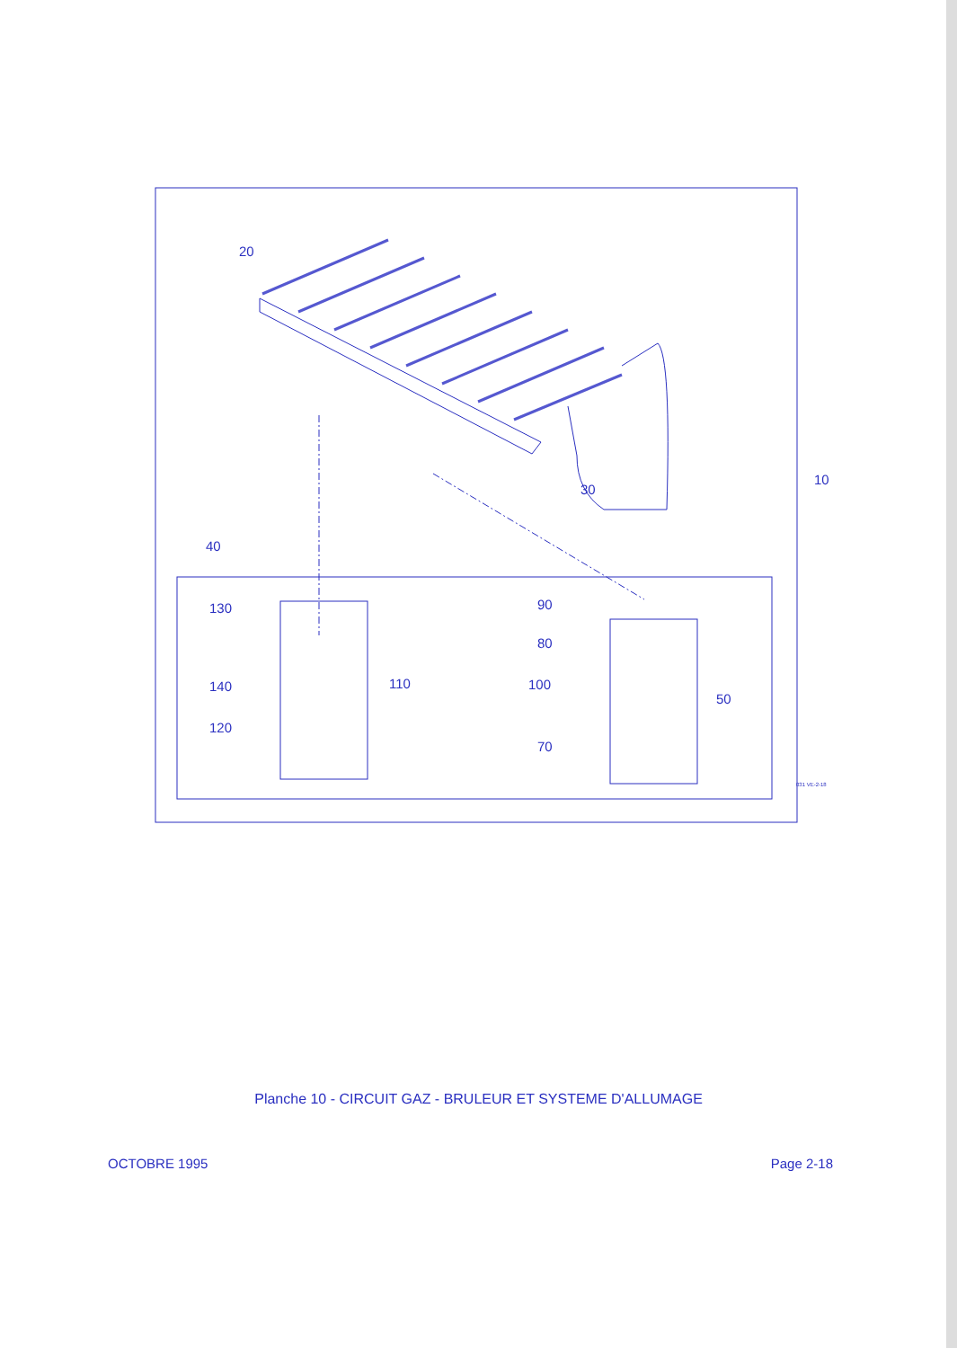Planche 10 - CIRCUIT GAZ - BRULEUR ET SYSTEME D'ALLUMAGE
20
30
10
40
130
140
120
110
90
80
100
70
50
031 VE-2-18
OCTOBRE 1995 Page 2-18